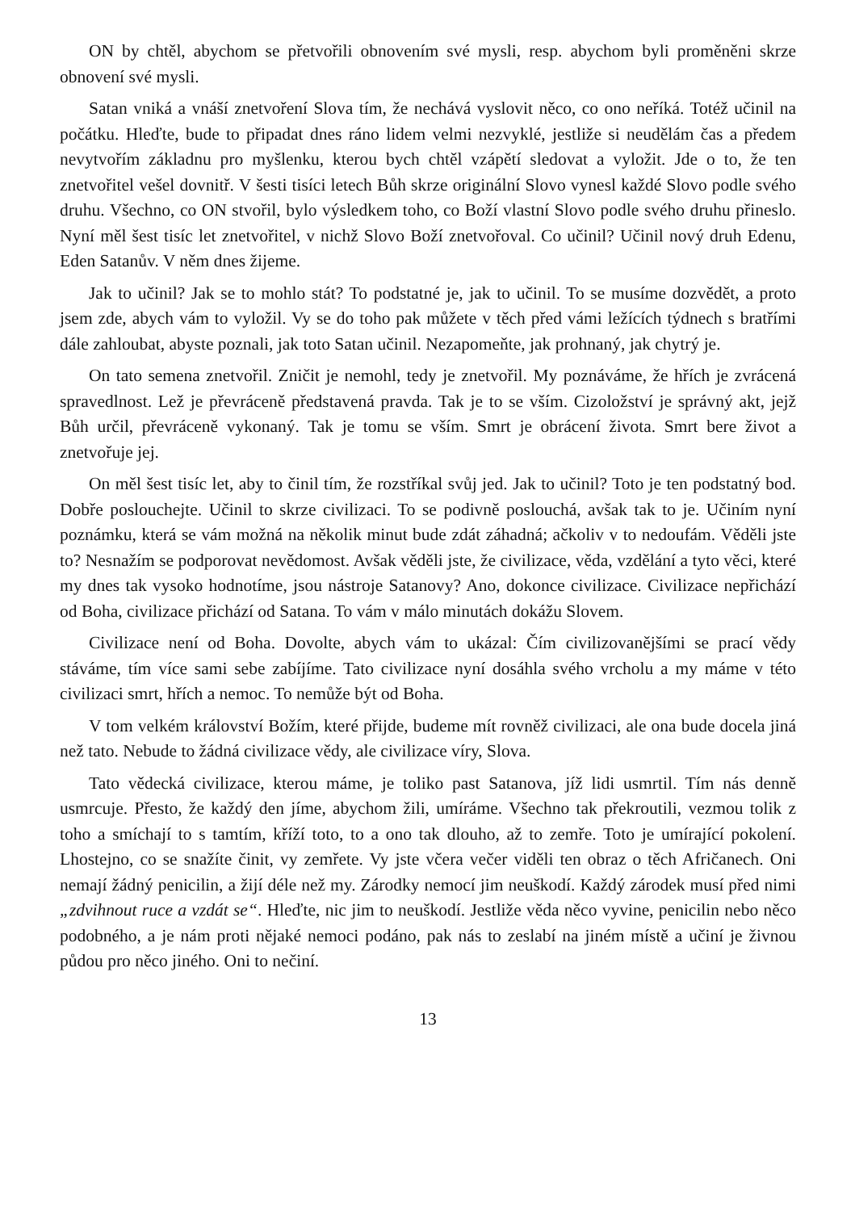ON by chtěl, abychom se přetvořili obnovením své mysli, resp. abychom byli proměněni skrze obnovení své mysli.
Satan vniká a vnáší znetvoření Slova tím, že nechává vyslovit něco, co ono neříká. Totéž učinil na počátku. Hleďte, bude to připadat dnes ráno lidem velmi nezvyklé, jestliže si neudělám čas a předem nevytvořím základnu pro myšlenku, kterou bych chtěl vzápětí sledovat a vyložit. Jde o to, že ten znetvořitel vešel dovnitř. V šesti tisíci letech Bůh skrze originální Slovo vynesl každé Slovo podle svého druhu. Všechno, co ON stvořil, bylo výsledkem toho, co Boží vlastní Slovo podle svého druhu přineslo. Nyní měl šest tisíc let znetvořitel, v nichž Slovo Boží znetvořoval. Co učinil? Učinil nový druh Edenu, Eden Satanův. V něm dnes žijeme.
Jak to učinil? Jak se to mohlo stát? To podstatné je, jak to učinil. To se musíme dozvědět, a proto jsem zde, abych vám to vyložil. Vy se do toho pak můžete v těch před vámi ležících týdnech s bratřími dále zahloubat, abyste poznali, jak toto Satan učinil. Nezapomeňte, jak prohnaný, jak chytrý je.
On tato semena znetvořil. Zničit je nemohl, tedy je znetvořil. My poznáváme, že hřích je zvrácená spravedlnost. Lež je převráceně představená pravda. Tak je to se vším. Cizoložství je správný akt, jejž Bůh určil, převráceně vykonaný. Tak je tomu se vším. Smrt je obrácení života. Smrt bere život a znetvořuje jej.
On měl šest tisíc let, aby to činil tím, že rozstříkal svůj jed. Jak to učinil? Toto je ten podstatný bod. Dobře poslouchejte. Učinil to skrze civilizaci. To se podivně poslouchá, avšak tak to je. Učiním nyní poznámku, která se vám možná na několik minut bude zdát záhadná; ačkoliv v to nedoufám. Věděli jste to? Nesnažím se podporovat nevědomost. Avšak věděli jste, že civilizace, věda, vzdělání a tyto věci, které my dnes tak vysoko hodnotíme, jsou nástroje Satanovy? Ano, dokonce civilizace. Civilizace nepřichází od Boha, civilizace přichází od Satana. To vám v málo minutách dokážu Slovem.
Civilizace není od Boha. Dovolte, abych vám to ukázal: Čím civilizovanějšími se prací vědy stáváme, tím více sami sebe zabíjíme. Tato civilizace nyní dosáhla svého vrcholu a my máme v této civilizaci smrt, hřích a nemoc. To nemůže být od Boha.
V tom velkém království Božím, které přijde, budeme mít rovněž civilizaci, ale ona bude docela jiná než tato. Nebude to žádná civilizace vědy, ale civilizace víry, Slova.
Tato vědecká civilizace, kterou máme, je toliko past Satanova, jíž lidi usmrtil. Tím nás denně usmrcuje. Přesto, že každý den jíme, abychom žili, umíráme. Všechno tak překroutili, vezmou tolik z toho a smíchají to s tamtím, kříží toto, to a ono tak dlouho, až to zemře. Toto je umírající pokolení. Lhostejno, co se snažíte činit, vy zemřete. Vy jste včera večer viděli ten obraz o těch Afričanech. Oni nemají žádný penicilin, a žijí déle než my. Zárodky nemocí jim neuškodí. Každý zárodek musí před nimi „zdvihnout ruce a vzdát se“. Hleďte, nic jim to neuškodí. Jestliže věda něco vyvine, penicilin nebo něco podobného, a je nám proti nějaké nemoci podáno, pak nás to zeslabí na jiném místě a učiní je živnou půdou pro něco jiného. Oni to nečiní.
13